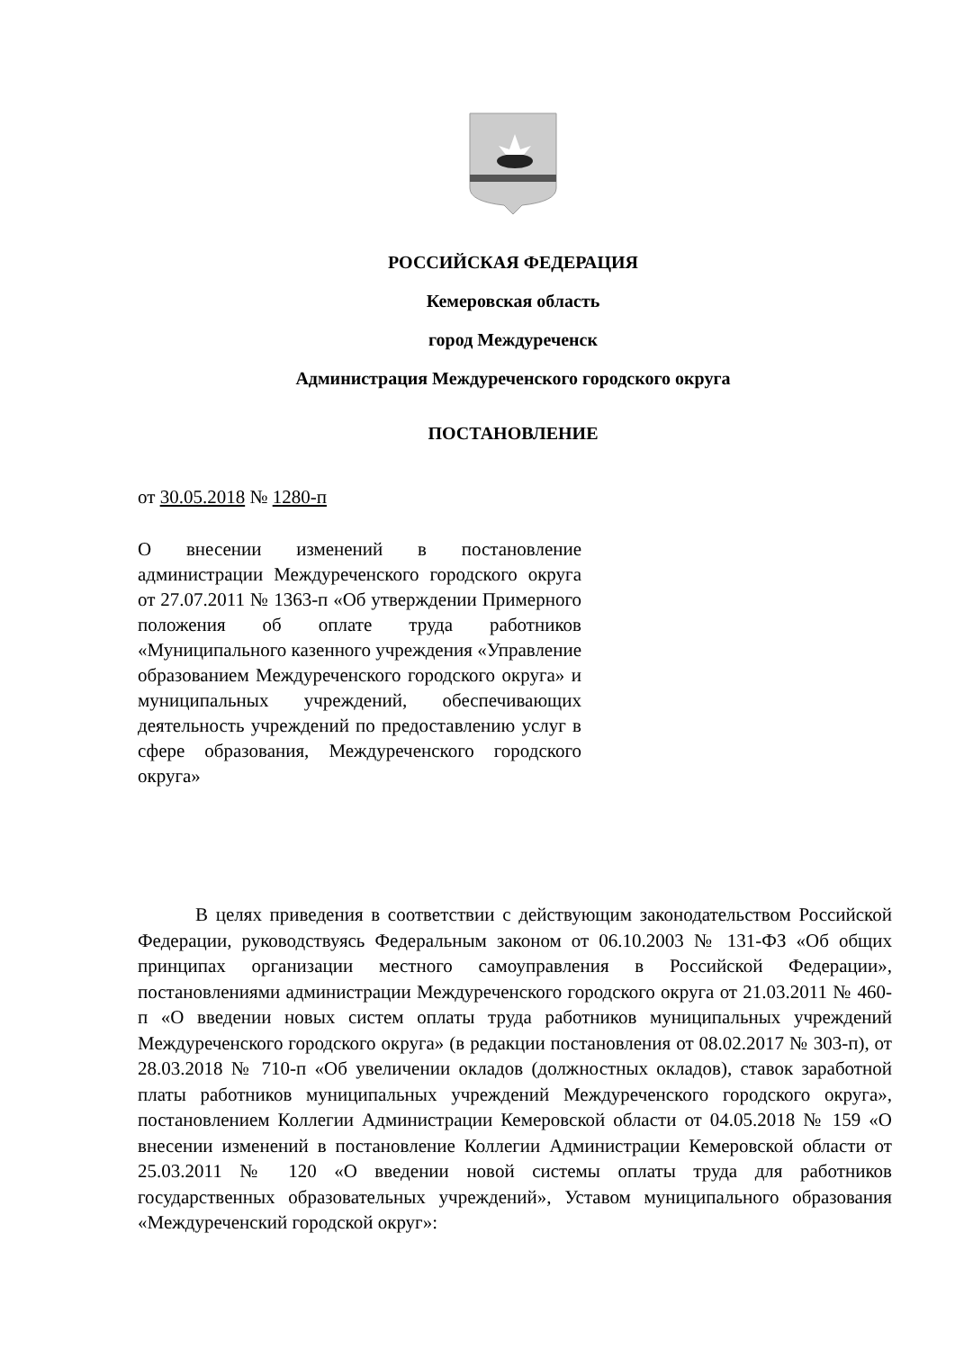РОССИЙСКАЯ ФЕДЕРАЦИЯ
Кемеровская область
город Междуреченск
Администрация Междуреченского городского округа
ПОСТАНОВЛЕНИЕ
от 30.05.2018 № 1280-п
О внесении изменений в постановление администрации Междуреченского городского округа от 27.07.2011 № 1363-п «Об утверждении Примерного положения об оплате труда работников «Муниципального казенного учреждения «Управление образованием Междуреченского городского округа» и муниципальных учреждений, обеспечивающих деятельность учреждений по предоставлению услуг в сфере образования, Междуреченского городского округа»
В целях приведения в соответствии с действующим законодательством Российской Федерации, руководствуясь Федеральным законом от 06.10.2003 № 131-ФЗ «Об общих принципах организации местного самоуправления в Российской Федерации», постановлениями администрации Междуреченского городского округа от 21.03.2011 № 460-п «О введении новых систем оплаты труда работников муниципальных учреждений Междуреченского городского округа» (в редакции постановления от 08.02.2017 № 303-п), от 28.03.2018 № 710-п «Об увеличении окладов (должностных окладов), ставок заработной платы работников муниципальных учреждений Междуреченского городского округа», постановлением Коллегии Администрации Кемеровской области от 04.05.2018 № 159 «О внесении изменений в постановление Коллегии Администрации Кемеровской области от 25.03.2011 № 120 «О введении новой системы оплаты труда для работников государственных образовательных учреждений», Уставом муниципального образования «Междуреченский городской округ»: